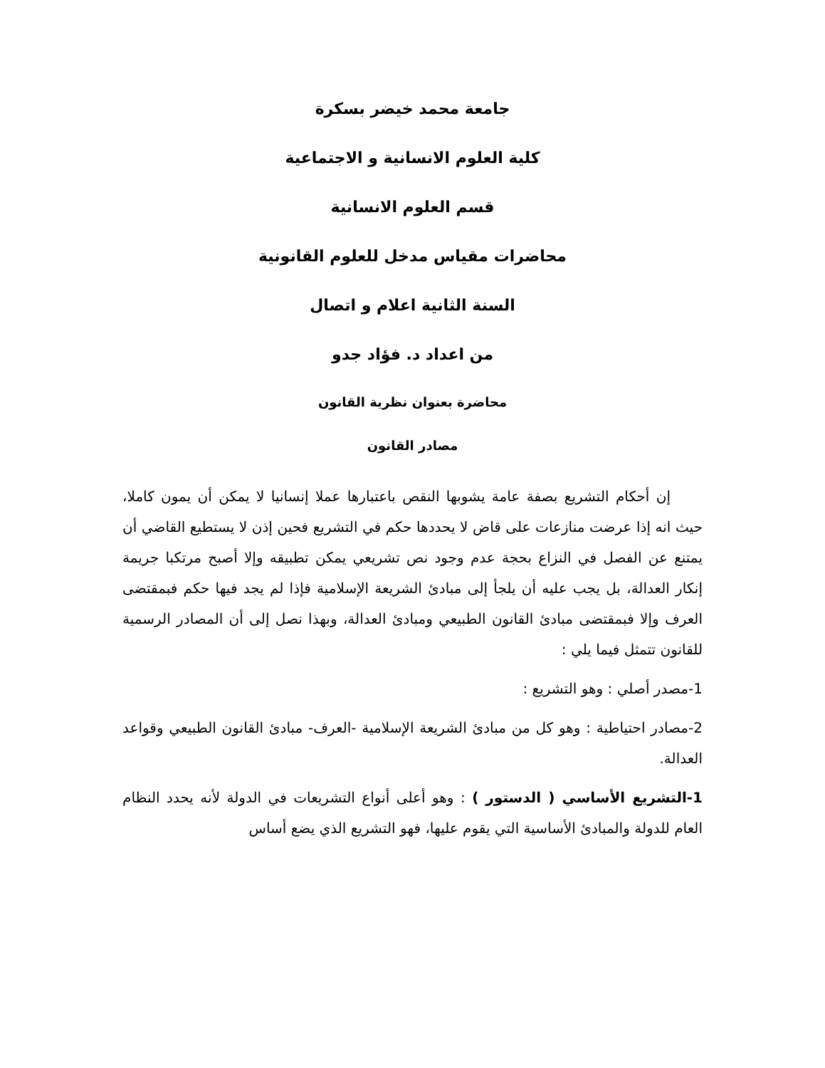جامعة محمد خيضر بسكرة
كلية العلوم الانسانية و الاجتماعية
قسم العلوم الانسانية
محاضرات مقياس مدخل للعلوم القانونية
السنة الثانية اعلام و اتصال
من اعداد د. فؤاد جدو
محاضرة بعنوان نظرية القانون
مصادر القانون
إن أحكام التشريع بصفة عامة يشوبها النقص باعتبارها عملا إنسانيا لا يمكن أن يمون كاملا، حيث انه إذا عرضت منازعات على قاض لا يحددها حكم في التشريع فحين إذن لا يستطيع القاضي أن يمتنع عن الفصل في النزاع بحجة عدم وجود نص تشريعي يمكن تطبيقه وإلا أصبح مرتكبا جريمة إنكار العدالة، بل يجب عليه أن يلجأ إلى مبادئ الشريعة الإسلامية فإذا لم يجد فيها حكم فبمقتضى العرف وإلا فبمقتضى مبادئ القانون الطبيعي ومبادئ العدالة، وبهذا نصل إلى أن المصادر الرسمية للقانون تتمثل فيما يلي :
1-مصدر أصلي : وهو التشريع :
2-مصادر احتياطية : وهو كل من مبادئ الشريعة الإسلامية -العرف- مبادئ القانون الطبيعي وقواعد العدالة.
1-التشريع الأساسي ( الدستور ) : وهو أعلى أنواع التشريعات في الدولة لأنه يحدد النظام العام للدولة والمبادئ الأساسية التي يقوم عليها، فهو التشريع الذي يضع أساس